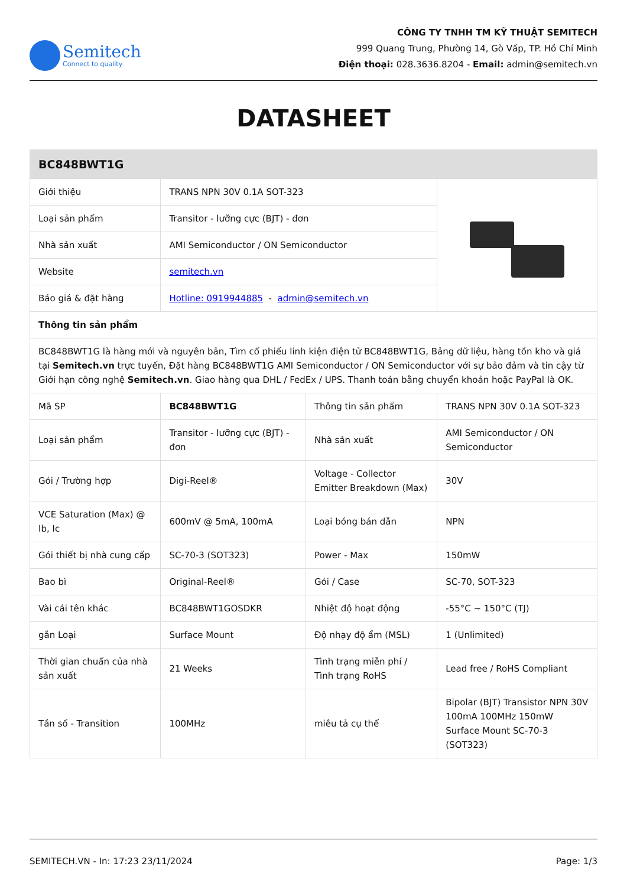Semitech
Connect to quality
CÔNG TY TNHH TM KỸ THUẬT SEMITECH
999 Quang Trung, Phường 14, Gò Vấp, TP. Hồ Chí Minh
Điện thoại: 028.3636.8204 - Email: admin@semitech.vn
DATASHEET
| BC848BWT1G | | | |
| --- | --- | --- | --- |
| Giới thiệu | TRANS NPN 30V 0.1A SOT-323 | | |
| Loại sản phẩm | Transitor - lưỡng cực (BJT) - đơn | | |
| Nhà sản xuất | AMI Semiconductor / ON Semiconductor | | |
| Website | semitech.vn | | |
| Báo giá & đặt hàng | Hotline: 0919944885 - admin@semitech.vn | | |
| Thông tin sản phẩm | | | |
| BC848BWT1G là hàng mới và nguyên bản, Tìm cổ phiếu linh kiện điện tử BC848BWT1G, Bảng dữ liệu, hàng tồn kho và giá tại Semitech.vn trực tuyến, Đặt hàng BC848BWT1G AMI Semiconductor / ON Semiconductor với sự bảo đảm và tin cậy từ Giới hạn công nghệ Semitech.vn . Giao hàng qua DHL / FedEx / UPS. Thanh toán bằng chuyển khoản hoặc PayPal là OK. | | | |
| Mã SP | BC848BWT1G | Thông tin sản phẩm | TRANS NPN 30V 0.1A SOT-323 |
| Loại sản phẩm | Transitor - lưỡng cực (BJT) - đơn | Nhà sản xuất | AMI Semiconductor / ON Semiconductor |
| Gói / Trường hợp | Digi-Reel® | Voltage - Collector Emitter Breakdown (Max) | 30V |
| VCE Saturation (Max) @ Ib, Ic | 600mV @ 5mA, 100mA | Loại bóng bán dẫn | NPN |
| Gói thiết bị nhà cung cấp | SC-70-3 (SOT323) | Power - Max | 150mW |
| Bao bì | Original-Reel® | Gói / Case | SC-70, SOT-323 |
| Vài cái tên khác | BC848BWT1GOSDKR | Nhiệt độ hoạt động | -55°C ~ 150°C (TJ) |
| gắn Loại | Surface Mount | Độ nhạy độ ẩm (MSL) | 1 (Unlimited) |
| Thời gian chuẩn của nhà sản xuất | 21 Weeks | Tình trạng miễn phí / Tình trạng RoHS | Lead free / RoHS Compliant |
| Tần số - Transition | 100MHz | miêu tả cụ thể | Bipolar (BJT) Transistor NPN 30V 100mA 100MHz 150mW Surface Mount SC-70-3 (SOT323) |
SEMITECH.VN - In: 17:23 23/11/2024 Page: 1/3